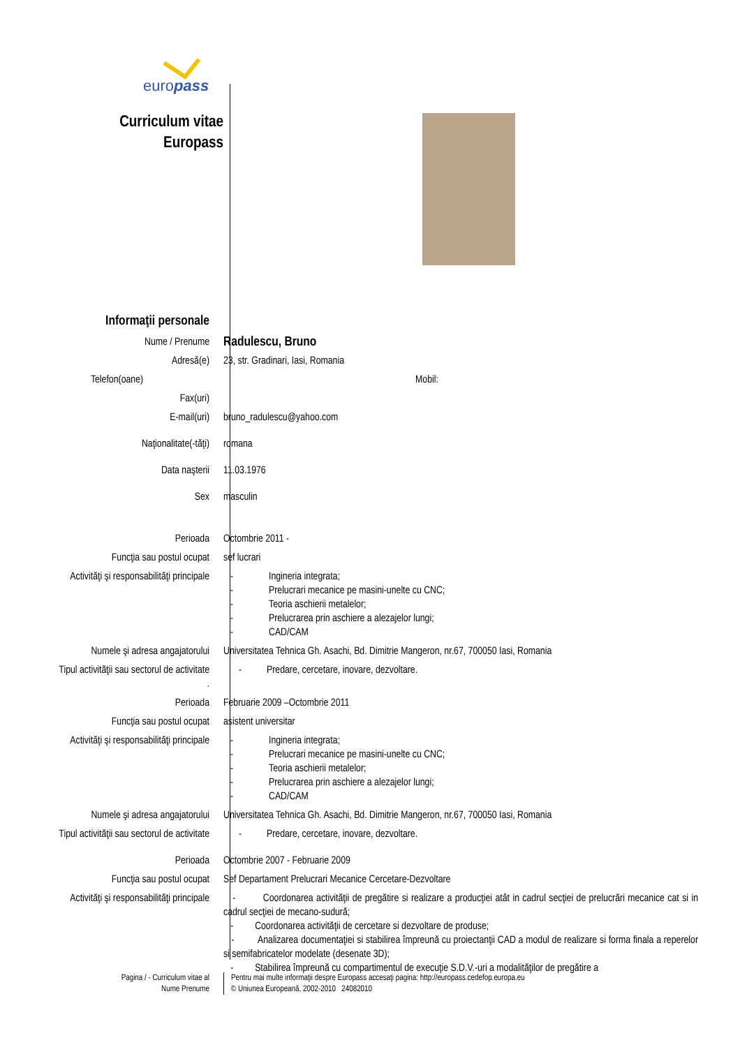europass
Curriculum vitae
Europass
Informaţii personale
Nume / Prenume
Radulescu, Bruno
Adresă(e) 23, str. Gradinari, Iasi, Romania
Telefon(oane) Mobil:
Fax(uri)
E-mail(uri) bruno_radulescu@yahoo.com
Naţionalitate(-tăţi) romana
Data naşterii 11.03.1976
Sex masculin
Perioada Octombrie 2011 -
Funcţia sau postul ocupat sef lucrari
Activităţi şi responsabilităţi principale
- Ingineria integrata;
- Prelucrari mecanice pe masini-unelte cu CNC;
- Teoria aschierii metalelor;
- Prelucrarea prin aschiere a alezajelor lungi;
- CAD/CAM
Numele şi adresa angajatorului Universitatea Tehnica Gh. Asachi, Bd. Dimitrie Mangeron, nr.67, 700050 Iasi, Romania
Tipul activităţii sau sectorul de activitate
.
- Predare, cercetare, inovare, dezvoltare.
Perioada Februarie 2009 –Octombrie 2011
Funcţia sau postul ocupat asistent universitar
Activităţi şi responsabilităţi principale
- Ingineria integrata;
- Prelucrari mecanice pe masini-unelte cu CNC;
- Teoria aschierii metalelor;
- Prelucrarea prin aschiere a alezajelor lungi;
- CAD/CAM
Numele şi adresa angajatorului Universitatea Tehnica Gh. Asachi, Bd. Dimitrie Mangeron, nr.67, 700050 Iasi, Romania
Tipul activităţii sau sectorul de activitate
- Predare, cercetare, inovare, dezvoltare.
Perioada Octombrie 2007 - Februarie 2009
Funcţia sau postul ocupat Sef Departament Prelucrari Mecanice Cercetare-Dezvoltare
Activităţi şi responsabilităţi principale
- Coordonarea activităţii de pregătire si realizare a producţiei atât in cadrul secţiei de prelucrări mecanice cat si in cadrul secţiei de mecano-sudură;
- Coordonarea activităţii de cercetare si dezvoltare de produse;
- Analizarea documentaţiei si stabilirea împreună cu proiectanţii CAD a modul de realizare si forma finala a reperelor si semifabricatelor modelate (desenate 3D);
- Stabilirea împreună cu compartimentul de execuţie S.D.V.-uri a modalităţilor de pregătire a
Pagina / - Curriculum vitae al
Nume Prenume
Pentru mai multe informaţii despre Europass accesaţi pagina: http://europass.cedefop.europa.eu
© Uniunea Europeană, 2002-2010 24082010